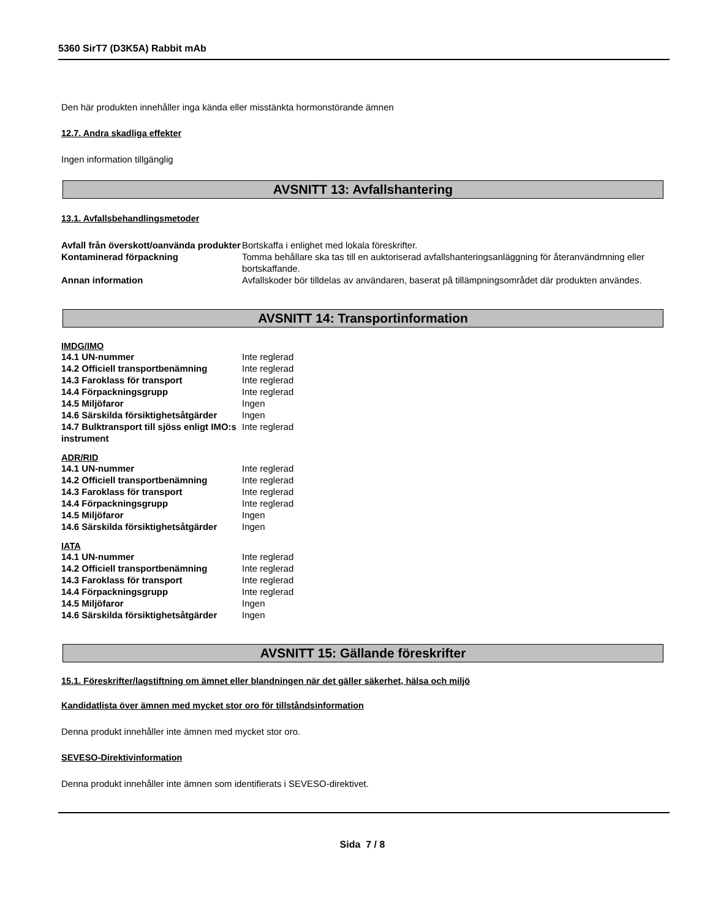5360 SirT7 (D3K5A) Rabbit mAb
Den här produkten innehåller inga kända eller misstänkta hormonstörande ämnen
12.7. Andra skadliga effekter
Ingen information tillgänglig
AVSNITT 13: Avfallshantering
13.1. Avfallsbehandlingsmetoder
| Avfall från överskott/oanvända produkter | Bortskaffa i enlighet med lokala föreskrifter. |
| Kontaminerad förpackning | Tomma behållare ska tas till en auktoriserad avfallshanteringsanläggning för återanvändmning eller bortskaffande. |
| Annan information | Avfallskoder bör tilldelas av användaren, baserat på tillämpningsområdet där produkten användes. |
AVSNITT 14: Transportinformation
IMDG/IMO
| 14.1 UN-nummer | Inte reglerad |
| 14.2 Officiell transportbenämning | Inte reglerad |
| 14.3 Faroklass för transport | Inte reglerad |
| 14.4 Förpackningsgrupp | Inte reglerad |
| 14.5 Miljöfaror | Ingen |
| 14.6 Särskilda försiktighetsåtgärder | Ingen |
| 14.7 Bulktransport till sjöss enligt IMO:s instrument | Inte reglerad |
ADR/RID
| 14.1 UN-nummer | Inte reglerad |
| 14.2 Officiell transportbenämning | Inte reglerad |
| 14.3 Faroklass för transport | Inte reglerad |
| 14.4 Förpackningsgrupp | Inte reglerad |
| 14.5 Miljöfaror | Ingen |
| 14.6 Särskilda försiktighetsåtgärder | Ingen |
IATA
| 14.1 UN-nummer | Inte reglerad |
| 14.2 Officiell transportbenämning | Inte reglerad |
| 14.3 Faroklass för transport | Inte reglerad |
| 14.4 Förpackningsgrupp | Inte reglerad |
| 14.5 Miljöfaror | Ingen |
| 14.6 Särskilda försiktighetsåtgärder | Ingen |
AVSNITT 15: Gällande föreskrifter
15.1. Föreskrifter/lagstiftning om ämnet eller blandningen när det gäller säkerhet, hälsa och miljö
Kandidatlista över ämnen med mycket stor oro för tillståndsinformation
Denna produkt innehåller inte ämnen med mycket stor oro.
SEVESO-Direktivinformation
Denna produkt innehåller inte ämnen som identifierats i SEVESO-direktivet.
Sida 7 / 8